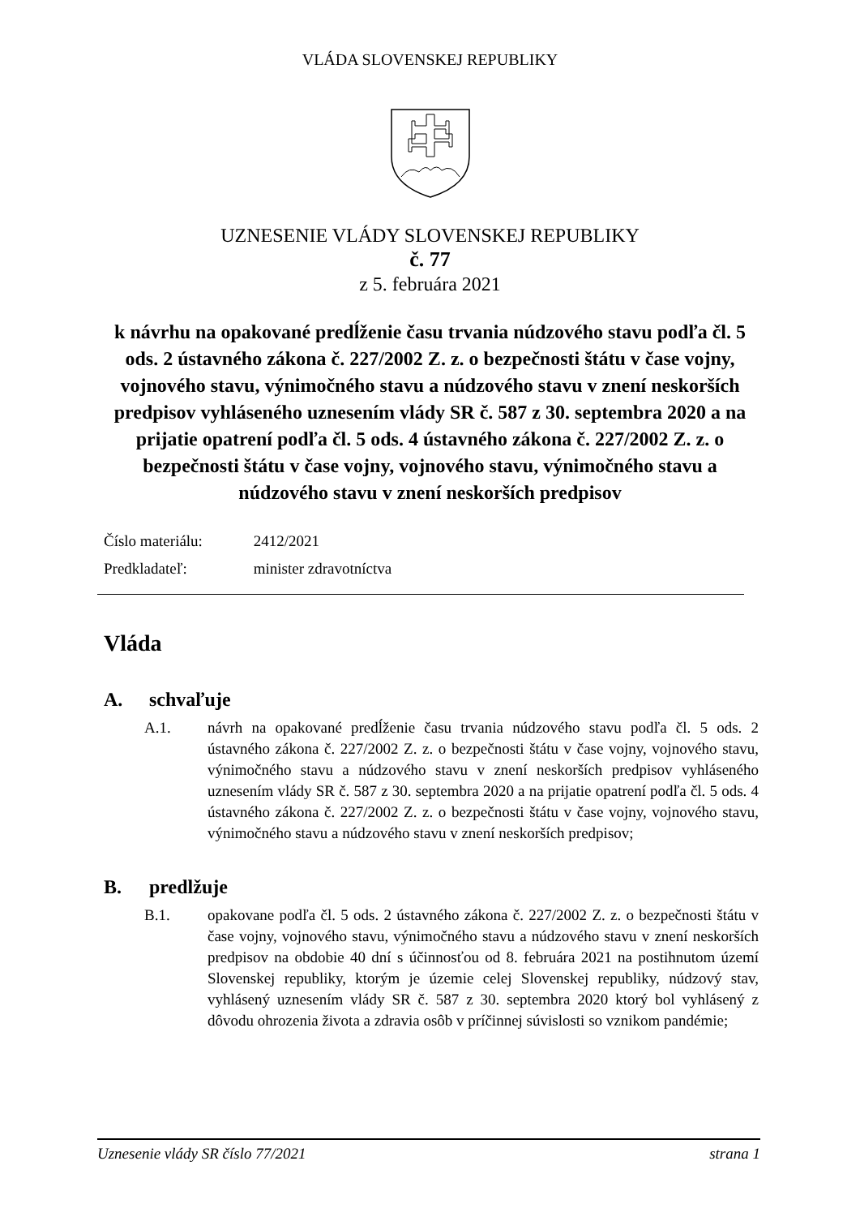VLÁDA SLOVENSKEJ REPUBLIKY
UZNESENIE VLÁDY SLOVENSKEJ REPUBLIKY
č. 77
z 5. februára 2021
k návrhu na opakované predĺženie času trvania núdzového stavu podľa čl. 5 ods. 2 ústavného zákona č. 227/2002 Z. z. o bezpečnosti štátu v čase vojny, vojnového stavu, výnimočného stavu a núdzového stavu v znení neskorších predpisov vyhláseného uznesením vlády SR č. 587 z 30. septembra 2020 a na prijatie opatrení podľa čl. 5 ods. 4 ústavného zákona č. 227/2002 Z. z. o bezpečnosti štátu v čase vojny, vojnového stavu, výnimočného stavu a núdzového stavu v znení neskorších predpisov
Číslo materiálu: 2412/2021
Predkladateľ: minister zdravotníctva
Vláda
A. schvaľuje
A.1. návrh na opakované predĺženie času trvania núdzového stavu podľa čl. 5 ods. 2 ústavného zákona č. 227/2002 Z. z. o bezpečnosti štátu v čase vojny, vojnového stavu, výnimočného stavu a núdzového stavu v znení neskorších predpisov vyhláseného uznesením vlády SR č. 587 z 30. septembra 2020 a na prijatie opatrení podľa čl. 5 ods. 4 ústavného zákona č. 227/2002 Z. z. o bezpečnosti štátu v čase vojny, vojnového stavu, výnimočného stavu a núdzového stavu v znení neskorších predpisov;
B. predlžuje
B.1. opakovane podľa čl. 5 ods. 2 ústavného zákona č. 227/2002 Z. z. o bezpečnosti štátu v čase vojny, vojnového stavu, výnimočného stavu a núdzového stavu v znení neskorších predpisov na obdobie 40 dní s účinnosťou od 8. februára 2021 na postihnutom území Slovenskej republiky, ktorým je územie celej Slovenskej republiky, núdzový stav, vyhlásený uznesením vlády SR č. 587 z 30. septembra 2020 ktorý bol vyhlásený z dôvodu ohrozenia života a zdravia osôb v príčinnej súvislosti so vznikom pandémie;
Uznesenie vlády SR číslo 77/2021 strana 1